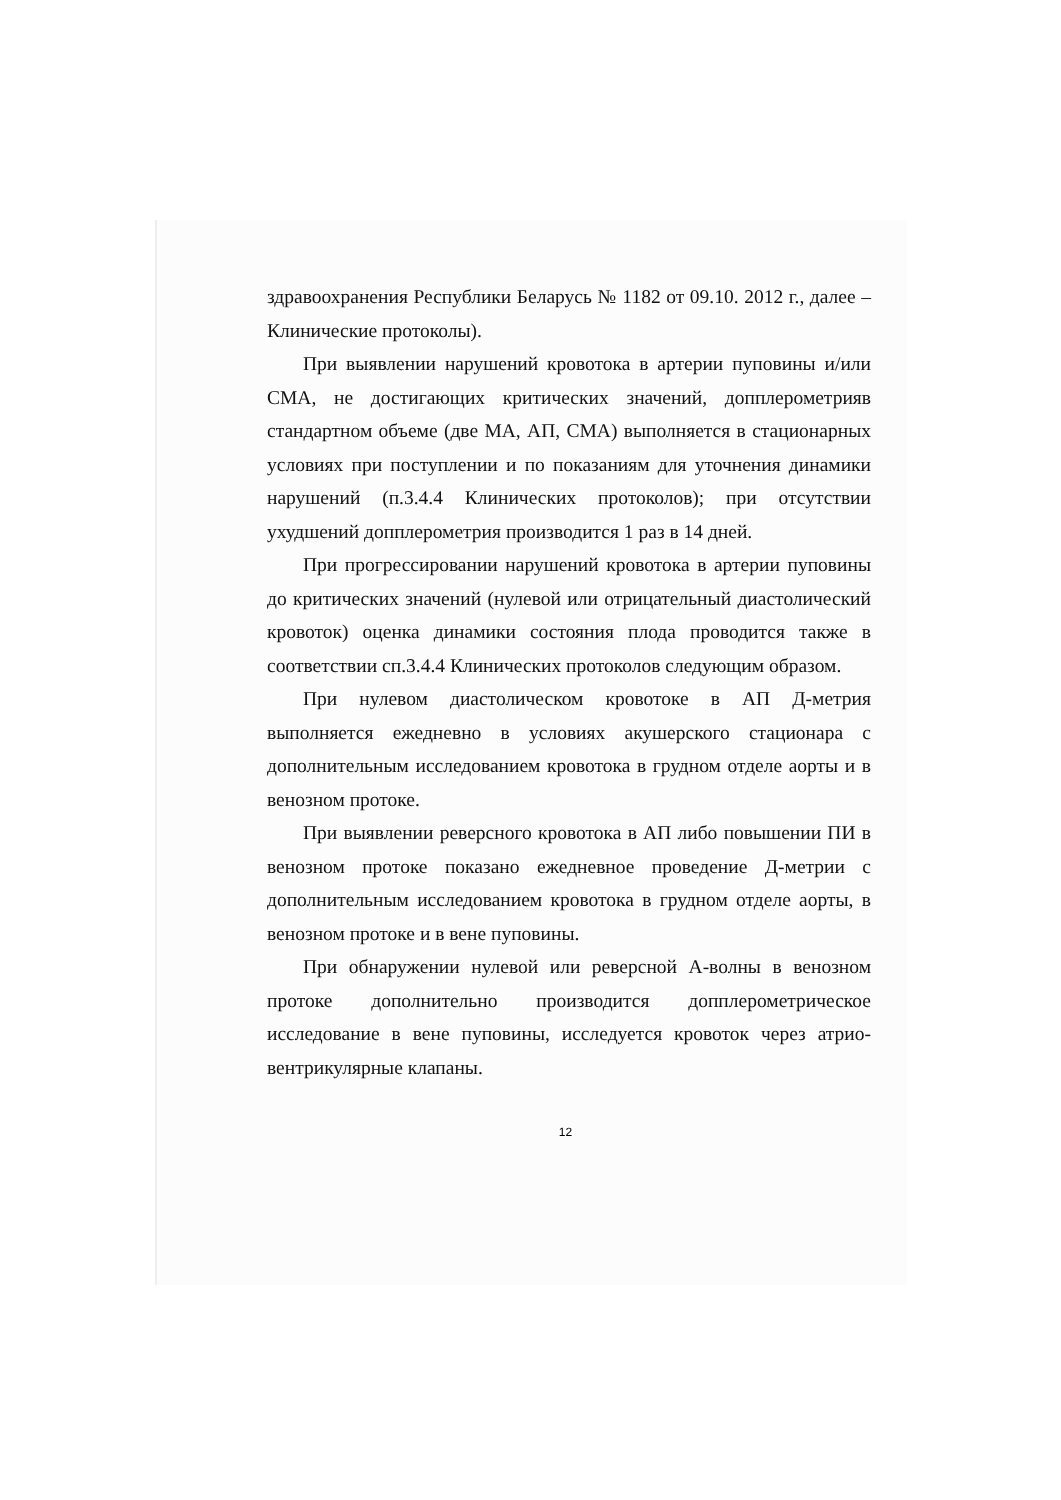здравоохранения Республики Беларусь № 1182 от 09.10. 2012 г., далее – Клинические протоколы).
При выявлении нарушений кровотока в артерии пуповины и/или СМА, не достигающих критических значений, допплерометрияв стандартном объеме (две МА, АП, СМА) выполняется в стационарных условиях при поступлении и по показаниям для уточнения динамики нарушений (п.3.4.4 Клинических протоколов); при отсутствии ухудшений допплерометрия производится 1 раз в 14 дней.
При прогрессировании нарушений кровотока в артерии пуповины до критических значений (нулевой или отрицательный диастолический кровоток) оценка динамики состояния плода проводится также в соответствии сп.3.4.4 Клинических протоколов следующим образом.
При нулевом диастолическом кровотоке в АП Д-метрия выполняется ежедневно в условиях акушерского стационара с дополнительным исследованием кровотока в грудном отделе аорты и в венозном протоке.
При выявлении реверсного кровотока в АП либо повышении ПИ в венозном протоке показано ежедневное проведение Д-метрии с дополнительным исследованием кровотока в грудном отделе аорты, в венозном протоке и в вене пуповины.
При обнаружении нулевой или реверсной А-волны в венозном протоке дополнительно производится допплерометрическое исследование в вене пуповины, исследуется кровоток через атрио-вентрикулярные клапаны.
12